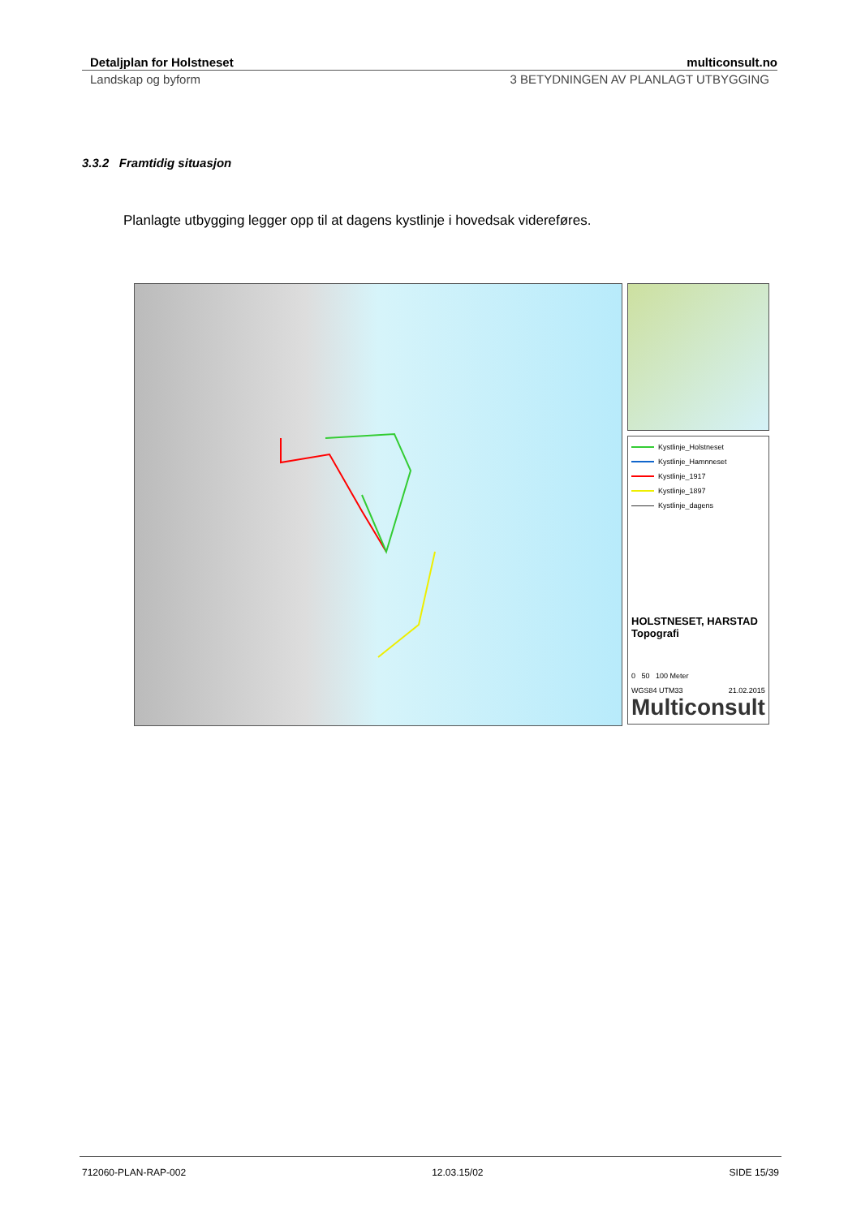Detaljplan for Holstneset multiconsult.no
Landskap og byform 3 BETYDNINGEN AV PLANLAGT UTBYGGING
3.3.2 Framtidig situasjon
Planlagte utbygging legger opp til at dagens kystlinje i hovedsak videreføres.
Kystlinje_Holstneset
Kystlinje_Hamnneset
Kystlinje_1917
Kystlinje_1897
Kystlinje_dagens
HOLSTNESET, HARSTAD
Topografi
0 50 100 Meter
WGS84 UTM33 21.02.2015
Multiconsult
712060-PLAN-RAP-002 12.03.15/02 SIDE 15/39